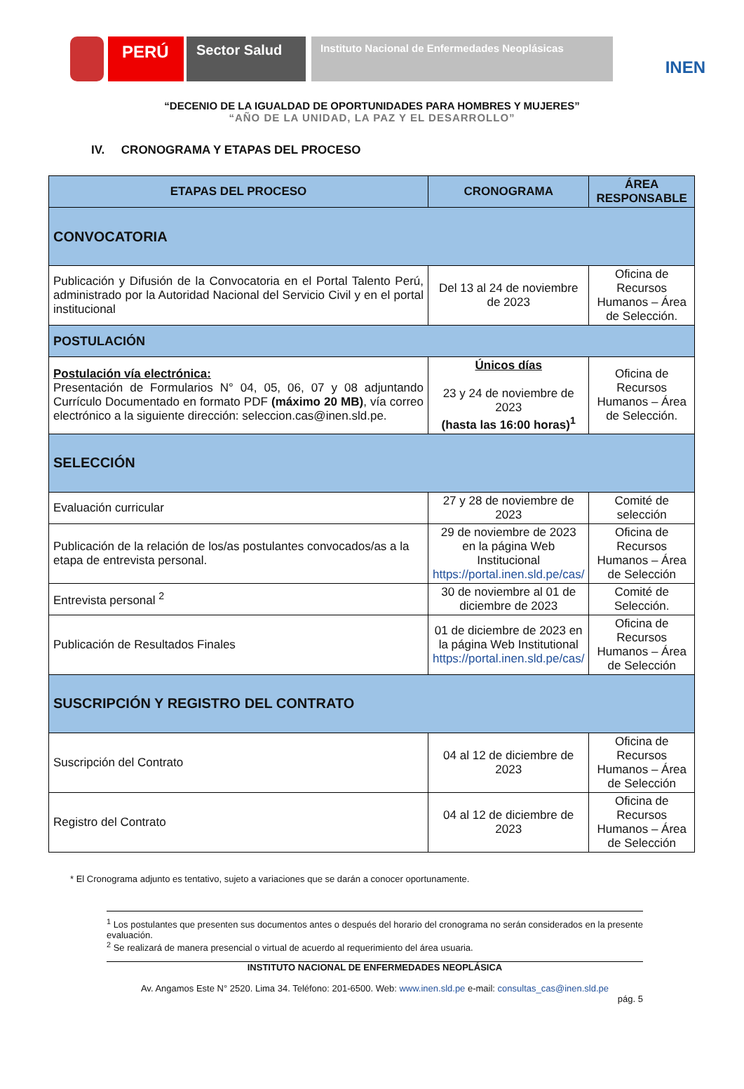PERÚ
Sector Salud
Instituto Nacional de Enfermedades Neoplásicas
INEN
“DECENIO DE LA IGUALDAD DE OPORTUNIDADES PARA HOMBRES Y MUJERES”
“AÑO DE LA UNIDAD, LA PAZ Y EL DESARROLLO”
IV. CRONOGRAMA Y ETAPAS DEL PROCESO
| ETAPAS DEL PROCESO | CRONOGRAMA | ÁREA RESPONSABLE |
| --- | --- | --- |
| CONVOCATORIA | | |
| Publicación y Difusión de la Convocatoria en el Portal Talento Perú, administrado por la Autoridad Nacional del Servicio Civil y en el portal institucional | Del 13 al 24 de noviembre de 2023 | Oficina de Recursos Humanos – Área de Selección. |
| POSTULACIÓN | | |
| Postulación vía electrónica: Presentación de Formularios N° 04, 05, 06, 07 y 08 adjuntando Currículo Documentado en formato PDF (máximo 20 MB) , vía correo electrónico a la siguiente dirección: seleccion.cas@inen.sld.pe. | Únicos días 23 y 24 de noviembre de 2023 (hasta las 16:00 horas)<sup>1</sup> | Oficina de Recursos Humanos – Área de Selección. |
| SELECCIÓN | | |
| Evaluación curricular | 27 y 28 de noviembre de 2023 | Comité de selección |
| Publicación de la relación de los/as postulantes convocados/as a la etapa de entrevista personal. | 29 de noviembre de 2023 en la página Web Institucional https://portal.inen.sld.pe/cas/ | Oficina de Recursos Humanos – Área de Selección |
| Entrevista personal <sup>2</sup> | 30 de noviembre al 01 de diciembre de 2023 | Comité de Selección. |
| Publicación de Resultados Finales | 01 de diciembre de 2023 en la página Web Institutional https://portal.inen.sld.pe/cas/ | Oficina de Recursos Humanos – Área de Selección |
| SUSCRIPCIÓN Y REGISTRO DEL CONTRATO | | |
| Suscripción del Contrato | 04 al 12 de diciembre de 2023 | Oficina de Recursos Humanos – Área de Selección |
| Registro del Contrato | 04 al 12 de diciembre de 2023 | Oficina de Recursos Humanos – Área de Selección |
* El Cronograma adjunto es tentativo, sujeto a variaciones que se darán a conocer oportunamente.
<sup>1</sup> Los postulantes que presenten sus documentos antes o después del horario del cronograma no serán considerados en la presente evaluación.
<sup>2</sup> Se realizará de manera presencial o virtual de acuerdo al requerimiento del área usuaria.
INSTITUTO NACIONAL DE ENFERMEDADES NEOPLÁSICA
Av. Angamos Este N° 2520. Lima 34. Teléfono: 201-6500. Web: www.inen.sld.pe e-mail: consultas_cas@inen.sld.pe
pág. 5